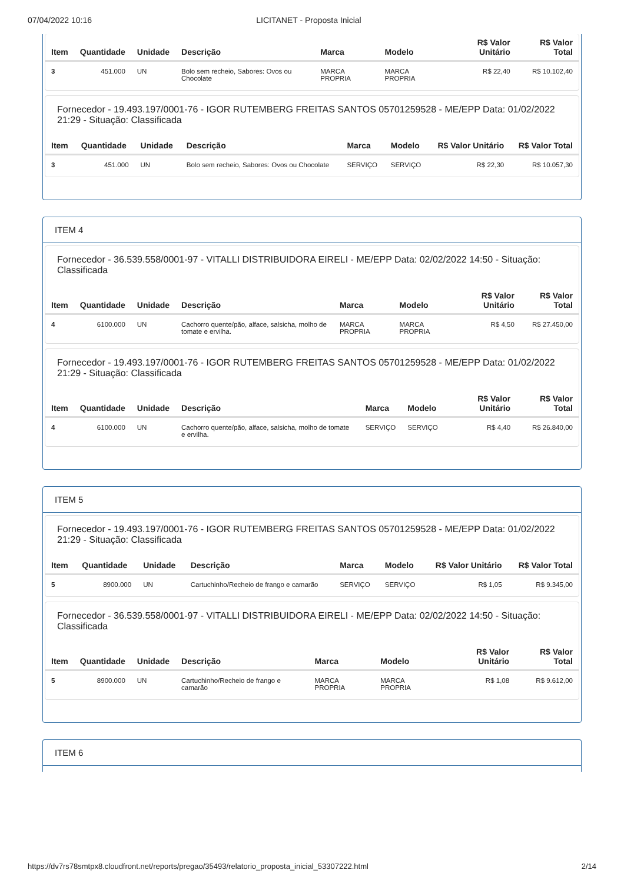07/04/2022 10:16 LICITANET - Proposta Inicial
| Item | Quantidade | Unidade | Descrição | Marca | Modelo | R$ Valor Unitário | R$ Valor Total |
| --- | --- | --- | --- | --- | --- | --- | --- |
| 3 | 451.000 | UN | Bolo sem recheio, Sabores: Ovos ou Chocolate | MARCA PROPRIA | MARCA PROPRIA | R$ 22,40 | R$ 10.102,40 |
Fornecedor - 19.493.197/0001-76 - IGOR RUTEMBERG FREITAS SANTOS 05701259528 - ME/EPP Data: 01/02/2022 21:29 - Situação: Classificada
| Item | Quantidade | Unidade | Descrição | Marca | Modelo | R$ Valor Unitário | R$ Valor Total |
| --- | --- | --- | --- | --- | --- | --- | --- |
| 3 | 451.000 | UN | Bolo sem recheio, Sabores: Ovos ou Chocolate | SERVIÇO | SERVIÇO | R$ 22,30 | R$ 10.057,30 |
ITEM 4
Fornecedor - 36.539.558/0001-97 - VITALLI DISTRIBUIDORA EIRELI - ME/EPP Data: 02/02/2022 14:50 - Situação: Classificada
| Item | Quantidade | Unidade | Descrição | Marca | Modelo | R$ Valor Unitário | R$ Valor Total |
| --- | --- | --- | --- | --- | --- | --- | --- |
| 4 | 6100.000 | UN | Cachorro quente/pão, alface, salsicha, molho de tomate e ervilha. | MARCA PROPRIA | MARCA PROPRIA | R$ 4,50 | R$ 27.450,00 |
Fornecedor - 19.493.197/0001-76 - IGOR RUTEMBERG FREITAS SANTOS 05701259528 - ME/EPP Data: 01/02/2022 21:29 - Situação: Classificada
| Item | Quantidade | Unidade | Descrição | Marca | Modelo | R$ Valor Unitário | R$ Valor Total |
| --- | --- | --- | --- | --- | --- | --- | --- |
| 4 | 6100.000 | UN | Cachorro quente/pão, alface, salsicha, molho de tomate e ervilha. | SERVIÇO | SERVIÇO | R$ 4,40 | R$ 26.840,00 |
ITEM 5
Fornecedor - 19.493.197/0001-76 - IGOR RUTEMBERG FREITAS SANTOS 05701259528 - ME/EPP Data: 01/02/2022 21:29 - Situação: Classificada
| Item | Quantidade | Unidade | Descrição | Marca | Modelo | R$ Valor Unitário | R$ Valor Total |
| --- | --- | --- | --- | --- | --- | --- | --- |
| 5 | 8900.000 | UN | Cartuchinho/Recheio de frango e camarão | SERVIÇO | SERVIÇO | R$ 1,05 | R$ 9.345,00 |
Fornecedor - 36.539.558/0001-97 - VITALLI DISTRIBUIDORA EIRELI - ME/EPP Data: 02/02/2022 14:50 - Situação: Classificada
| Item | Quantidade | Unidade | Descrição | Marca | Modelo | R$ Valor Unitário | R$ Valor Total |
| --- | --- | --- | --- | --- | --- | --- | --- |
| 5 | 8900.000 | UN | Cartuchinho/Recheio de frango e camarão | MARCA PROPRIA | MARCA PROPRIA | R$ 1,08 | R$ 9.612,00 |
ITEM 6
https://dv7rs78smtpx8.cloudfront.net/reports/pregao/35493/relatorio_proposta_inicial_53307222.html 2/14